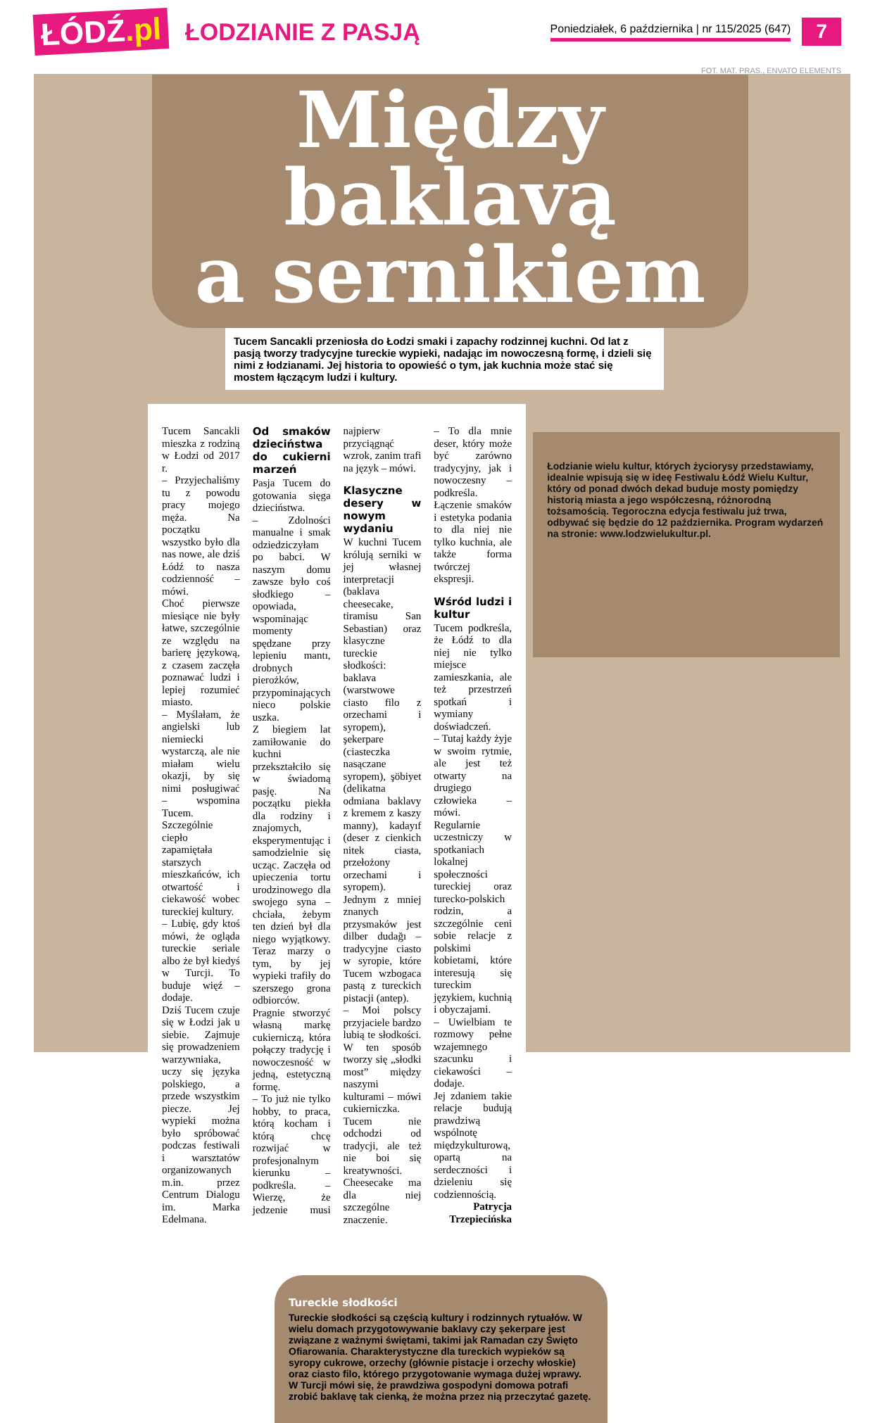ŁÓDŹ.pl
ŁODZIANIE Z PASJĄ
Poniedziałek, 6 października | nr 115/2025 (647)
7
FOT. MAT. PRAS., ENVATO ELEMENTS
Między baklavą
a sernikiem
Tucem Sancakli przeniosła do Łodzi smaki i zapachy rodzinnej kuchni. Od lat z pasją tworzy tradycyjne tureckie wypieki, nadając im nowoczesną formę, i dzieli się nimi z łodzianami. Jej historia to opowieść o tym, jak kuchnia może stać się mostem łączącym ludzi i kultury.
Tucem Sancakli mieszka z rodziną w Łodzi od 2017 r.
– Przyjechaliśmy tu z powodu pracy mojego męża. Na początku wszystko było dla nas nowe, ale dziś Łódź to nasza codzienność – mówi.
Choć pierwsze miesiące nie były łatwe, szczególnie ze względu na barierę językową, z czasem zaczęła poznawać ludzi i lepiej rozumieć miasto.
– Myślałam, że angielski lub niemiecki wystarczą, ale nie miałam wielu okazji, by się nimi posługiwać – wspomina Tucem.
Szczególnie ciepło zapamiętała starszych mieszkańców, ich otwartość i ciekawość wobec tureckiej kultury.
– Lubię, gdy ktoś mówi, że ogląda tureckie seriale albo że był kiedyś w Turcji. To buduje więź – dodaje.
Dziś Tucem czuje się w Łodzi jak u siebie. Zajmuje się prowadzeniem warzywniaka, uczy się języka polskiego, a przede wszystkim piecze. Jej wypieki można było spróbować podczas festiwali i warsztatów organizowanych m.in. przez Centrum Dialogu im. Marka Edelmana.
Od smaków dzieciństwa do cukierni marzeń
Pasja Tucem do gotowania sięga dzieciństwa.
– Zdolności manualne i smak odziedziczyłam po babci. W naszym domu zawsze było coś słodkiego – opowiada, wspominając momenty spędzane przy lepieniu mantı, drobnych pierożków, przypominających nieco polskie uszka.
Z biegiem lat zamiłowanie do kuchni przekształciło się w świadomą pasję. Na początku piekła dla rodziny i znajomych, eksperymentując i samodzielnie się ucząc. Zaczęła od upieczenia tortu urodzinowego dla swojego syna – chciała, żebym ten dzień był dla niego wyjątkowy. Teraz marzy o tym, by jej wypieki trafiły do szerszego grona odbiorców. Pragnie stworzyć własną markę cukierniczą, która połączy tradycję i nowoczesność w jedną, estetyczną formę.
– To już nie tylko hobby, to praca, którą kocham i którą chcę rozwijać w profesjonalnym kierunku – podkreśla. – Wierzę, że jedzenie musi najpierw przyciągnąć wzrok, zanim trafi na język – mówi.
Klasyczne desery w nowym wydaniu
W kuchni Tucem królują serniki w jej własnej interpretacji (baklava cheesecake, tiramisu San Sebastian) oraz klasyczne tureckie słodkości: baklava (warstwowe ciasto filo z orzechami i syropem), şekerpare (ciasteczka nasączane syropem), şöbiyet (delikatna odmiana baklavy z kremem z kaszy manny), kadayıf (deser z cienkich nitek ciasta, przełożony orzechami i syropem). Jednym z mniej znanych przysmaków jest dilber dudağı – tradycyjne ciasto w syropie, które Tucem wzbogaca pastą z tureckich pistacji (antep).
– Moi polscy przyjaciele bardzo lubią te słodkości. W ten sposób tworzy się „słodki most” między naszymi kulturami – mówi cukierniczka.
Tucem nie odchodzi od tradycji, ale też nie boi się kreatywności. Cheesecake ma dla niej szczególne znaczenie.
– To dla mnie deser, który może być zarówno tradycyjny, jak i nowoczesny – podkreśla. Łączenie smaków i estetyka podania to dla niej nie tylko kuchnia, ale także forma twórczej ekspresji.
Wśród ludzi i kultur
Tucem podkreśla, że Łódź to dla niej nie tylko miejsce zamieszkania, ale też przestrzeń spotkań i wymiany doświadczeń.
– Tutaj każdy żyje w swoim rytmie, ale jest też otwarty na drugiego człowieka – mówi.
Regularnie uczestniczy w spotkaniach lokalnej społeczności tureckiej oraz turecko-polskich rodzin, a szczególnie ceni sobie relacje z polskimi kobietami, które interesują się tureckim językiem, kuchnią i obyczajami.
– Uwielbiam te rozmowy pełne wzajemnego szacunku i ciekawości – dodaje.
Jej zdaniem takie relacje budują prawdziwą wspólnotę międzykulturową, opartą na serdeczności i dzieleniu się codziennością.
Patrycja Trzepiecińska
Łodzianie wielu kultur, których życiorysy przedstawiamy, idealnie wpisują się w ideę Festiwalu Łódź Wielu Kultur, który od ponad dwóch dekad buduje mosty pomiędzy historią miasta a jego współczesną, różnorodną tożsamością. Tegoroczna edycja festiwalu już trwa, odbywać się będzie do 12 października. Program wydarzeń na stronie: www.lodzwielukultur.pl.
Tureckie słodkości
Tureckie słodkości są częścią kultury i rodzinnych rytuałów. W wielu domach przygotowywanie baklavy czy şekerpare jest związane z ważnymi świętami, takimi jak Ramadan czy Święto Ofiarowania. Charakterystyczne dla tureckich wypieków są syropy cukrowe, orzechy (głównie pistacje i orzechy włoskie) oraz ciasto filo, którego przygotowanie wymaga dużej wprawy. W Turcji mówi się, że prawdziwa gospodyni domowa potrafi zrobić baklavę tak cienką, że można przez nią przeczytać gazetę.